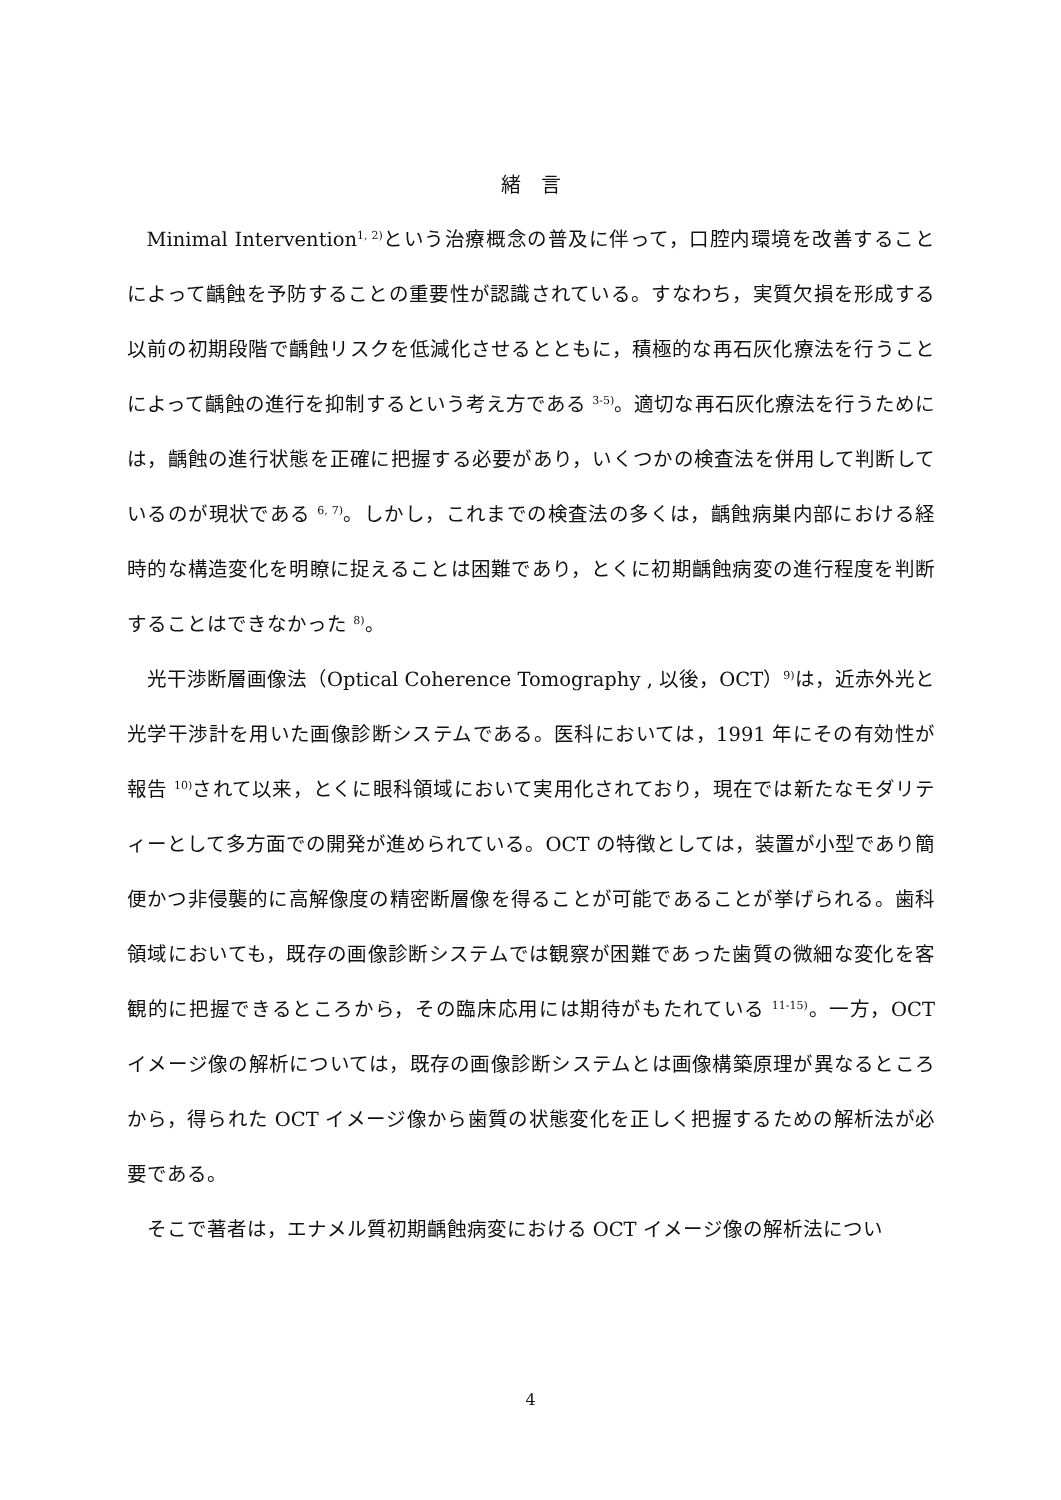緒　言
Minimal Intervention<sup>1, 2)</sup>という治療概念の普及に伴って，口腔内環境を改善することによって齲蝕を予防することの重要性が認識されている。すなわち，実質欠損を形成する以前の初期段階で齲蝕リスクを低減化させるとともに，積極的な再石灰化療法を行うことによって齲蝕の進行を抑制するという考え方である <sup>3-5)</sup>。適切な再石灰化療法を行うためには，齲蝕の進行状態を正確に把握する必要があり，いくつかの検査法を併用して判断しているのが現状である <sup>6, 7)</sup>。しかし，これまでの検査法の多くは，齲蝕病巣内部における経時的な構造変化を明瞭に捉えることは困難であり，とくに初期齲蝕病変の進行程度を判断することはできなかった <sup>8)</sup>。
光干渉断層画像法（Optical Coherence Tomography , 以後，OCT）<sup>9)</sup>は，近赤外光と光学干渉計を用いた画像診断システムである。医科においては，1991 年にその有効性が報告 <sup>10)</sup>されて以来，とくに眼科領域において実用化されており，現在では新たなモダリティーとして多方面での開発が進められている。OCT の特徴としては，装置が小型であり簡便かつ非侵襲的に高解像度の精密断層像を得ることが可能であることが挙げられる。歯科領域においても，既存の画像診断システムでは観察が困難であった歯質の微細な変化を客観的に把握できるところから，その臨床応用には期待がもたれている <sup>11-15)</sup>。一方，OCT イメージ像の解析については，既存の画像診断システムとは画像構築原理が異なるところから，得られた OCT イメージ像から歯質の状態変化を正しく把握するための解析法が必要である。
そこで著者は，エナメル質初期齲蝕病変における OCT イメージ像の解析法につい
4